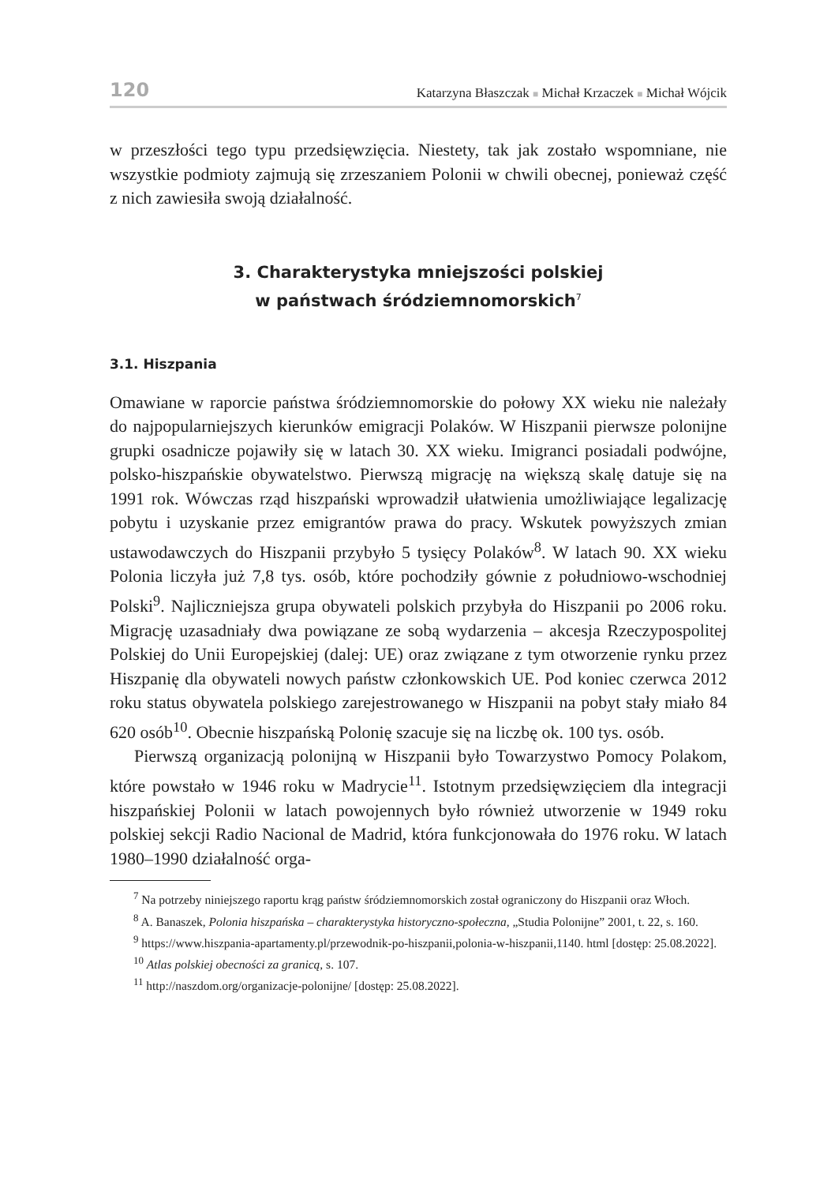120 Katarzyna Błaszczak ■ Michał Krzaczek ■ Michał Wójcik
w przeszłości tego typu przedsięwzięcia. Niestety, tak jak zostało wspomniane, nie wszystkie podmioty zajmują się zrzeszaniem Polonii w chwili obecnej, ponieważ część z nich zawiesiła swoją działalność.
3. Charakterystyka mniejszości polskiej
w państwach śródziemnomorskich<sup>7</sup>
3.1. Hiszpania
Omawiane w raporcie państwa śródziemnomorskie do połowy XX wieku nie należały do najpopularniejszych kierunków emigracji Polaków. W Hiszpanii pierwsze polonijne grupki osadnicze pojawiły się w latach 30. XX wieku. Imigranci posiadali podwójne, polsko-hiszpańskie obywatelstwo. Pierwszą migrację na większą skalę datuje się na 1991 rok. Wówczas rząd hiszpański wprowadził ułatwienia umożliwiające legalizację pobytu i uzyskanie przez emigrantów prawa do pracy. Wskutek powyższych zmian ustawodawczych do Hiszpanii przybyło 5 tysięcy Polaków<sup>8</sup>. W latach 90. XX wieku Polonia liczyła już 7,8 tys. osób, które pochodziły gównie z południowo-wschodniej Polski<sup>9</sup>. Najliczniejsza grupa obywateli polskich przybyła do Hiszpanii po 2006 roku. Migrację uzasadniały dwa powiązane ze sobą wydarzenia – akcesja Rzeczypospolitej Polskiej do Unii Europejskiej (dalej: UE) oraz związane z tym otworzenie rynku przez Hiszpanię dla obywateli nowych państw członkowskich UE. Pod koniec czerwca 2012 roku status obywatela polskiego zarejestrowanego w Hiszpanii na pobyt stały miało 84 620 osób<sup>10</sup>. Obecnie hiszpańską Polonię szacuje się na liczbę ok. 100 tys. osób.
Pierwszą organizacją polonijną w Hiszpanii było Towarzystwo Pomocy Polakom, które powstało w 1946 roku w Madrycie<sup>11</sup>. Istotnym przedsięwzięciem dla integracji hiszpańskiej Polonii w latach powojennych było również utworzenie w 1949 roku polskiej sekcji Radio Nacional de Madrid, która funkcjonowała do 1976 roku. W latach 1980–1990 działalność orga-
<sup>7</sup> Na potrzeby niniejszego raportu krąg państw śródziemnomorskich został ograniczony do Hiszpanii oraz Włoch.
<sup>8</sup> A. Banaszek, Polonia hiszpańska – charakterystyka historyczno-społeczna, „Studia Polonijne” 2001, t. 22, s. 160.
<sup>9</sup> https://www.hiszpania-apartamenty.pl/przewodnik-po-hiszpanii,polonia-w-hiszpanii,1140. html [dostęp: 25.08.2022].
<sup>10</sup> Atlas polskiej obecności za granicą, s. 107.
<sup>11</sup> http://naszdom.org/organizacje-polonijne/ [dostęp: 25.08.2022].